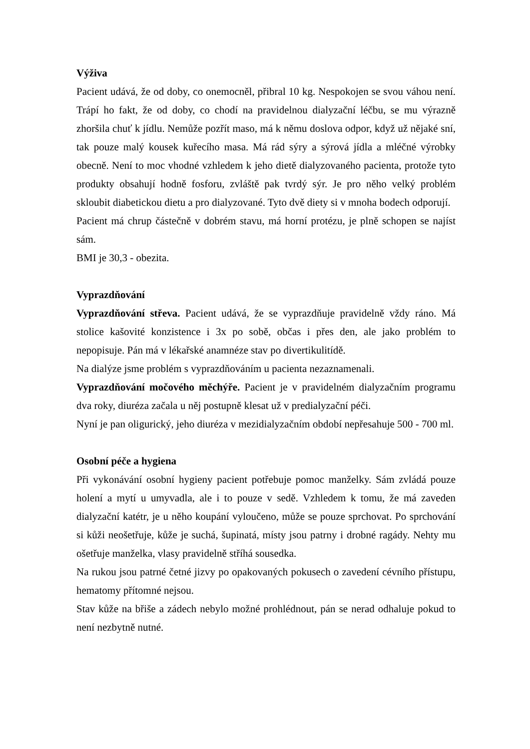Výživa
Pacient udává, že od doby, co onemocněl, přibral 10 kg. Nespokojen se svou váhou není. Trápí ho fakt, že od doby, co chodí na pravidelnou dialyzační léčbu, se mu výrazně zhoršila chuť k jídlu. Nemůže pozřít maso, má k němu doslova odpor, když už nějaké sní, tak pouze malý kousek kuřecího masa. Má rád sýry a sýrová jídla a mléčné výrobky obecně. Není to moc vhodné vzhledem k jeho dietě dialyzovaného pacienta, protože tyto produkty obsahují hodně fosforu, zvláště pak tvrdý sýr. Je pro něho velký problém skloubit diabetickou dietu a pro dialyzované. Tyto dvě diety si v mnoha bodech odporují.
Pacient má chrup částečně v dobrém stavu, má horní protézu, je plně schopen se najíst sám.
BMI je 30,3 - obezita.
Vyprazdňování
Vyprazdňování střeva. Pacient udává, že se vyprazdňuje pravidelně vždy ráno. Má stolice kašovité konzistence i 3x po sobě, občas i přes den, ale jako problém to nepopisuje. Pán má v lékařské anamnéze stav po divertikulitídě.
Na dialýze jsme problém s vyprazdňováním u pacienta nezaznamenali.
Vyprazdňování močového měchýře. Pacient je v pravidelném dialyzačním programu dva roky, diuréza začala u něj postupně klesat už v predialyzační péči.
Nyní je pan oligurický, jeho diuréza v mezidialyzačním období nepřesahuje 500 - 700 ml.
Osobní péče a hygiena
Při vykonávání osobní hygieny pacient potřebuje pomoc manželky. Sám zvládá pouze holení a mytí u umyvadla, ale i to pouze v sedě. Vzhledem k tomu, že má zaveden dialyzační katétr, je u něho koupání vyloučeno, může se pouze sprchovat. Po sprchování si kůži neošetřuje, kůže je suchá, šupinatá, místy jsou patrny i drobné ragády. Nehty mu ošetřuje manželka, vlasy pravidelně stříhá sousedka.
Na rukou jsou patrné četné jizvy po opakovaných pokusech o zavedení cévního přístupu, hematomy přítomné nejsou.
Stav kůže na břiše a zádech nebylo možné prohlédnout, pán se nerad odhaluje pokud to není nezbytně nutné.